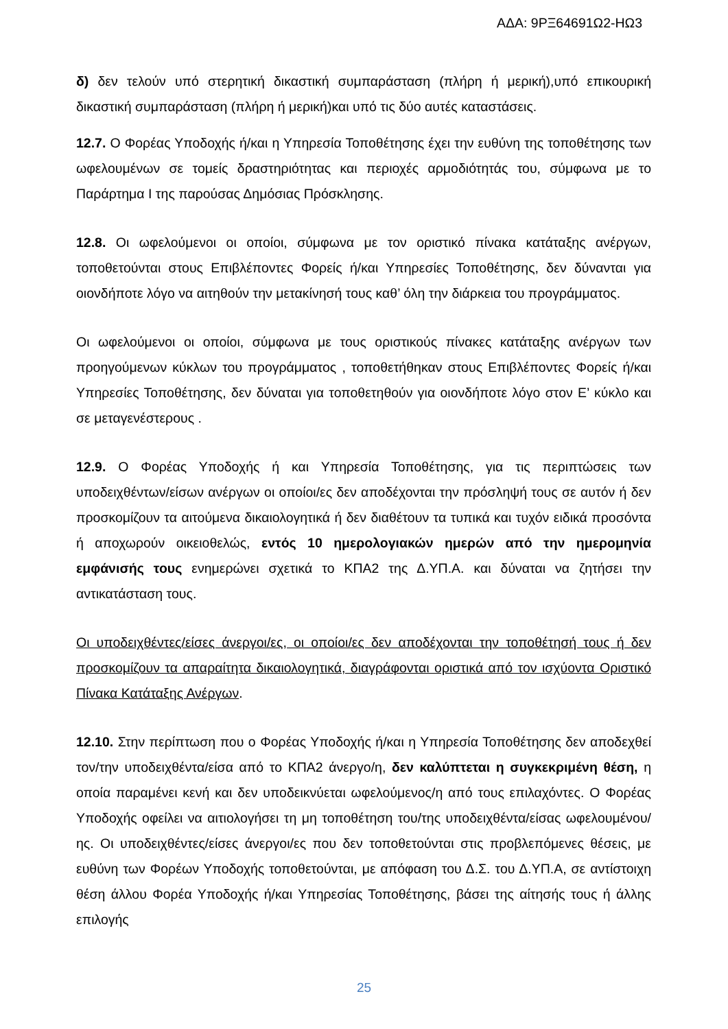ΑΔΑ: 9ΡΞ64691Ω2-ΗΩ3
δ) δεν τελούν υπό στερητική δικαστική συμπαράσταση (πλήρη ή μερική),υπό επικουρική δικαστική συμπαράσταση (πλήρη ή μερική)και υπό τις δύο αυτές καταστάσεις.
12.7. Ο Φορέας Υποδοχής ή/και η Υπηρεσία Τοποθέτησης έχει την ευθύνη της τοποθέτησης των ωφελουμένων σε τομείς δραστηριότητας και περιοχές αρμοδιότητάς του, σύμφωνα με το Παράρτημα Ι της παρούσας Δημόσιας Πρόσκλησης.
12.8. Οι ωφελούμενοι οι οποίοι, σύμφωνα με τον οριστικό πίνακα κατάταξης ανέργων, τοποθετούνται στους Επιβλέποντες Φορείς ή/και Υπηρεσίες Τοποθέτησης, δεν δύνανται για οιονδήποτε λόγο να αιτηθούν την μετακίνησή τους καθ’ όλη την διάρκεια του προγράμματος.
Οι ωφελούμενοι οι οποίοι, σύμφωνα με τους οριστικούς πίνακες κατάταξης ανέργων των προηγούμενων κύκλων του προγράμματος , τοποθετήθηκαν στους Επιβλέποντες Φορείς ή/και Υπηρεσίες Τοποθέτησης, δεν δύναται για τοποθετηθούν για οιονδήποτε λόγο στον Ε’ κύκλο και σε μεταγενέστερους .
12.9. Ο Φορέας Υποδοχής ή και Υπηρεσία Τοποθέτησης, για τις περιπτώσεις των υποδειχθέντων/είσων ανέργων οι οποίοι/ες δεν αποδέχονται την πρόσληψή τους σε αυτόν ή δεν προσκομίζουν τα αιτούμενα δικαιολογητικά ή δεν διαθέτουν τα τυπικά και τυχόν ειδικά προσόντα ή αποχωρούν οικειοθελώς, εντός 10 ημερολογιακών ημερών από την ημερομηνία εμφάνισής τους ενημερώνει σχετικά το ΚΠΑ2 της Δ.ΥΠ.Α. και δύναται να ζητήσει την αντικατάσταση τους.
Οι υποδειχθέντες/είσες άνεργοι/ες, οι οποίοι/ες δεν αποδέχονται την τοποθέτησή τους ή δεν προσκομίζουν τα απαραίτητα δικαιολογητικά, διαγράφονται οριστικά από τον ισχύοντα Οριστικό Πίνακα Κατάταξης Ανέργων.
12.10. Στην περίπτωση που ο Φορέας Υποδοχής ή/και η Υπηρεσία Τοποθέτησης δεν αποδεχθεί τον/την υποδειχθέντα/είσα από το ΚΠΑ2 άνεργο/η, δεν καλύπτεται η συγκεκριμένη θέση, η οποία παραμένει κενή και δεν υποδεικνύεται ωφελούμενος/η από τους επιλαχόντες. Ο Φορέας Υποδοχής οφείλει να αιτιολογήσει τη μη τοποθέτηση του/της υποδειχθέντα/είσας ωφελουμένου/ης. Οι υποδειχθέντες/είσες άνεργοι/ες που δεν τοποθετούνται στις προβλεπόμενες θέσεις, με ευθύνη των Φορέων Υποδοχής τοποθετούνται, με απόφαση του Δ.Σ. του Δ.ΥΠ.Α, σε αντίστοιχη θέση άλλου Φορέα Υποδοχής ή/και Υπηρεσίας Τοποθέτησης, βάσει της αίτησής τους ή άλλης επιλογής
25